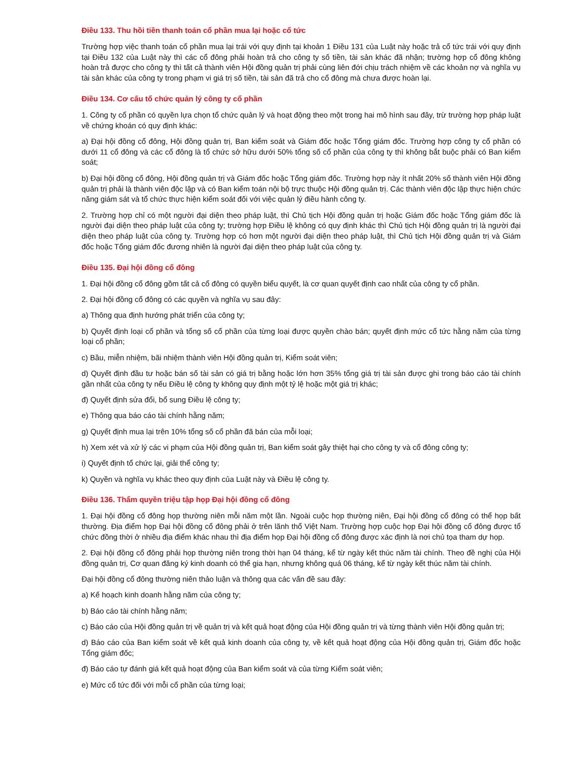Điều 133. Thu hồi tiền thanh toán cổ phần mua lại hoặc cổ tức
Trường hợp việc thanh toán cổ phần mua lại trái với quy định tại khoản 1 Điều 131 của Luật này hoặc trả cổ tức trái với quy định tại Điều 132 của Luật này thì các cổ đông phải hoàn trả cho công ty số tiền, tài sản khác đã nhận; trường hợp cổ đông không hoàn trả được cho công ty thì tất cả thành viên Hội đồng quản trị phải cùng liên đới chịu trách nhiệm về các khoản nợ và nghĩa vụ tài sản khác của công ty trong phạm vi giá trị số tiền, tài sản đã trả cho cổ đông mà chưa được hoàn lại.
Điều 134. Cơ cấu tổ chức quản lý công ty cổ phần
1. Công ty cổ phần có quyền lựa chọn tổ chức quản lý và hoạt động theo một trong hai mô hình sau đây, trừ trường hợp pháp luật về chứng khoán có quy định khác:
a) Đại hội đồng cổ đông, Hội đồng quản trị, Ban kiểm soát và Giám đốc hoặc Tổng giám đốc. Trường hợp công ty cổ phần có dưới 11 cổ đông và các cổ đông là tổ chức sở hữu dưới 50% tổng số cổ phần của công ty thì không bắt buộc phải có Ban kiểm soát;
b) Đại hội đồng cổ đông, Hội đồng quản trị và Giám đốc hoặc Tổng giám đốc. Trường hợp này ít nhất 20% số thành viên Hội đồng quản trị phải là thành viên độc lập và có Ban kiểm toán nội bộ trực thuộc Hội đồng quản trị. Các thành viên độc lập thực hiện chức năng giám sát và tổ chức thực hiện kiểm soát đối với việc quản lý điều hành công ty.
2. Trường hợp chỉ có một người đại diện theo pháp luật, thì Chủ tịch Hội đồng quản trị hoặc Giám đốc hoặc Tổng giám đốc là người đại diện theo pháp luật của công ty; trường hợp Điều lệ không có quy định khác thì Chủ tịch Hội đồng quản trị là người đại diện theo pháp luật của công ty. Trường hợp có hơn một người đại diện theo pháp luật, thì Chủ tịch Hội đồng quản trị và Giám đốc hoặc Tổng giám đốc đương nhiên là người đại diện theo pháp luật của công ty.
Điều 135. Đại hội đồng cổ đông
1. Đại hội đồng cổ đông gồm tất cả cổ đông có quyền biểu quyết, là cơ quan quyết định cao nhất của công ty cổ phần.
2. Đại hội đồng cổ đông có các quyền và nghĩa vụ sau đây:
a) Thông qua định hướng phát triển của công ty;
b) Quyết định loại cổ phần và tổng số cổ phần của từng loại được quyền chào bán; quyết định mức cổ tức hằng năm của từng loại cổ phần;
c) Bầu, miễn nhiệm, bãi nhiệm thành viên Hội đồng quản trị, Kiểm soát viên;
d) Quyết định đầu tư hoặc bán số tài sản có giá trị bằng hoặc lớn hơn 35% tổng giá trị tài sản được ghi trong báo cáo tài chính gần nhất của công ty nếu Điều lệ công ty không quy định một tỷ lệ hoặc một giá trị khác;
đ) Quyết định sửa đổi, bổ sung Điều lệ công ty;
e) Thông qua báo cáo tài chính hằng năm;
g) Quyết định mua lại trên 10% tổng số cổ phần đã bán của mỗi loại;
h) Xem xét và xử lý các vi phạm của Hội đồng quản trị, Ban kiểm soát gây thiệt hại cho công ty và cổ đông công ty;
i) Quyết định tổ chức lại, giải thể công ty;
k) Quyền và nghĩa vụ khác theo quy định của Luật này và Điều lệ công ty.
Điều 136. Thẩm quyền triệu tập họp Đại hội đồng cổ đông
1. Đại hội đồng cổ đông họp thường niên mỗi năm một lần. Ngoài cuộc họp thường niên, Đại hội đồng cổ đông có thể họp bất thường. Địa điểm họp Đại hội đồng cổ đông phải ở trên lãnh thổ Việt Nam. Trường hợp cuộc họp Đại hội đồng cổ đông được tổ chức đồng thời ở nhiều địa điểm khác nhau thì địa điểm họp Đại hội đồng cổ đông được xác định là nơi chủ tọa tham dự họp.
2. Đại hội đồng cổ đông phải họp thường niên trong thời hạn 04 tháng, kể từ ngày kết thúc năm tài chính. Theo đề nghị của Hội đồng quản trị, Cơ quan đăng ký kinh doanh có thể gia hạn, nhưng không quá 06 tháng, kể từ ngày kết thúc năm tài chính.
Đại hội đồng cổ đông thường niên thảo luận và thông qua các vấn đề sau đây:
a) Kế hoạch kinh doanh hằng năm của công ty;
b) Báo cáo tài chính hằng năm;
c) Báo cáo của Hội đồng quản trị về quản trị và kết quả hoạt động của Hội đồng quản trị và từng thành viên Hội đồng quản trị;
d) Báo cáo của Ban kiểm soát về kết quả kinh doanh của công ty, về kết quả hoạt động của Hội đồng quản trị, Giám đốc hoặc Tổng giám đốc;
đ) Báo cáo tự đánh giá kết quả hoạt động của Ban kiểm soát và của từng Kiểm soát viên;
e) Mức cổ tức đối với mỗi cổ phần của từng loại;